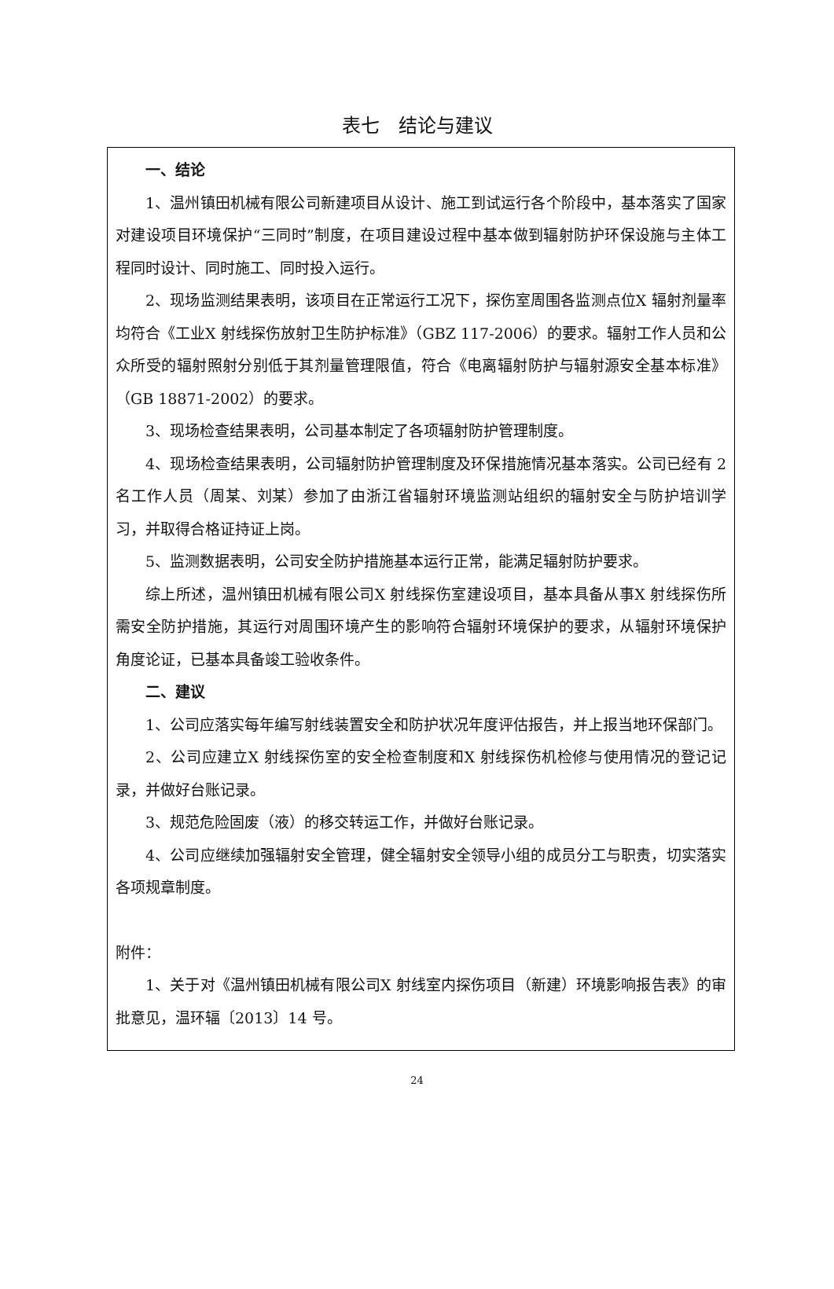表七　结论与建议
一、结论
1、温州镇田机械有限公司新建项目从设计、施工到试运行各个阶段中，基本落实了国家对建设项目环境保护“三同时”制度，在项目建设过程中基本做到辐射防护环保设施与主体工程同时设计、同时施工、同时投入运行。
2、现场监测结果表明，该项目在正常运行工况下，探伤室周围各监测点位X 辐射剂量率均符合《工业X 射线探伤放射卫生防护标准》（GBZ 117-2006）的要求。辐射工作人员和公众所受的辐射照射分别低于其剂量管理限值，符合《电离辐射防护与辐射源安全基本标准》（GB 18871-2002）的要求。
3、现场检查结果表明，公司基本制定了各项辐射防护管理制度。
4、现场检查结果表明，公司辐射防护管理制度及环保措施情况基本落实。公司已经有 2 名工作人员（周某、刘某）参加了由浙江省辐射环境监测站组织的辐射安全与防护培训学习，并取得合格证持证上岗。
5、监测数据表明，公司安全防护措施基本运行正常，能满足辐射防护要求。
综上所述，温州镇田机械有限公司X 射线探伤室建设项目，基本具备从事X 射线探伤所需安全防护措施，其运行对周围环境产生的影响符合辐射环境保护的要求，从辐射环境保护角度论证，已基本具备竣工验收条件。
二、建议
1、公司应落实每年编写射线装置安全和防护状况年度评估报告，并上报当地环保部门。
2、公司应建立X 射线探伤室的安全检查制度和X 射线探伤机检修与使用情况的登记记录，并做好台账记录。
3、规范危险固废（液）的移交转运工作，并做好台账记录。
4、公司应继续加强辐射安全管理，健全辐射安全领导小组的成员分工与职责，切实落实各项规章制度。
附件：
1、关于对《温州镇田机械有限公司X 射线室内探伤项目（新建）环境影响报告表》的审批意见，温环辐〔2013〕14 号。
24